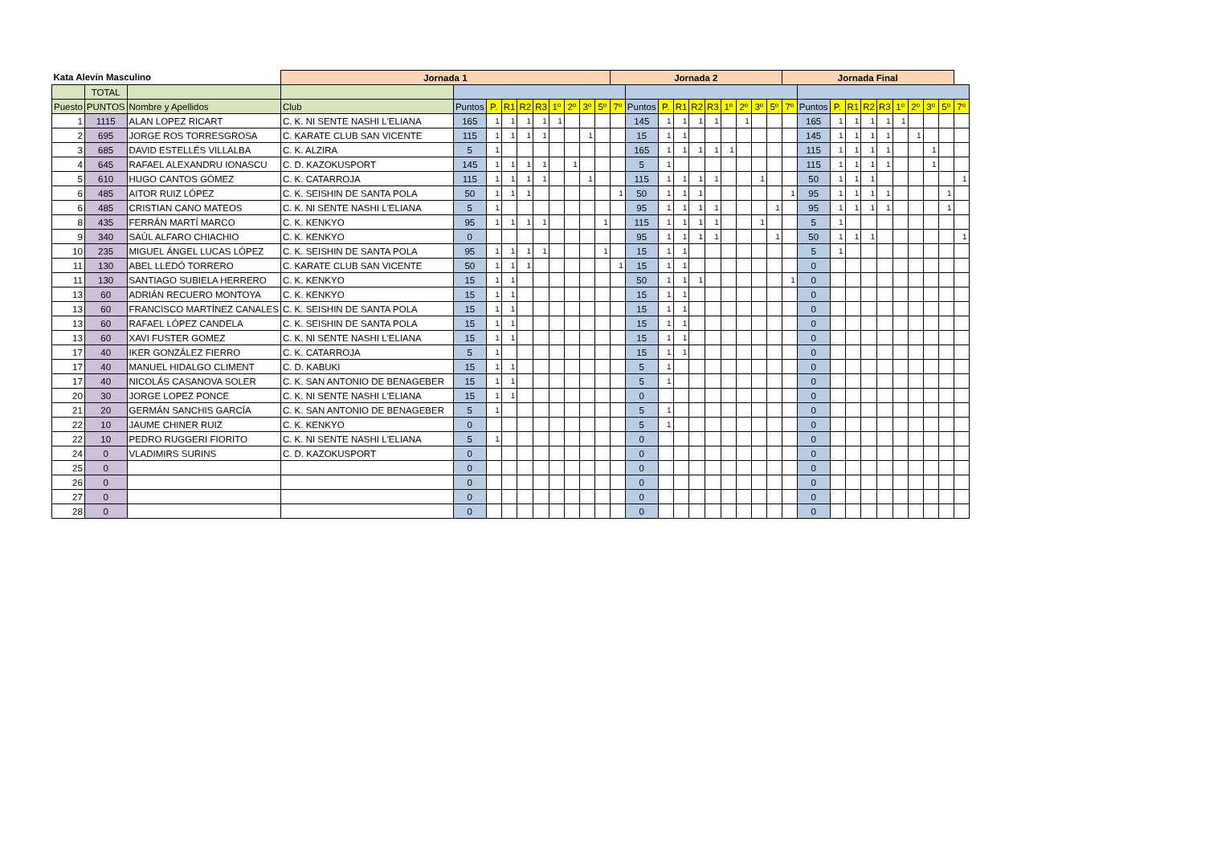| Kata Alevín Masculino | | | Jornada 1 | | | | | | | | | | Jornada 2 | | | | | | | | | | Jornada Final | | | | | | | | | | |
| --- | --- | --- | --- | --- | --- | --- | --- | --- | --- | --- | --- | --- | --- | --- | --- | --- | --- | --- | --- | --- | --- | --- | --- | --- | --- | --- | --- | --- | --- | --- | --- | --- | --- |
| | TOTAL | | | | | | | | | | | | | | | | | | | | | | | | | | | | | | | | |
| Puesto | PUNTOS | Nombre y Apellidos | Club | Puntos | P. | R1 | R2 | R3 | 1º | 2º | 3º | 5º | 7º | Puntos | P. | R1 | R2 | R3 | 1º | 2º | 3º | 5º | 7º | Puntos | P. | R1 | R2 | R3 | 1º | 2º | 3º | 5º | 7º |
| 1 | 1115 | ALAN LOPEZ RICART | C. K. NI SENTE NASHI L'ELIANA | 165 | 1 | 1 | 1 | 1 | 1 | | | | | 145 | 1 | 1 | 1 | 1 | | 1 | | | | 165 | 1 | 1 | 1 | 1 | 1 | | | | |
| 2 | 695 | JORGE ROS TORRESGROSA | C. KARATE CLUB SAN VICENTE | 115 | 1 | 1 | 1 | 1 | | | 1 | | | 15 | 1 | 1 | | | | | | | | 145 | 1 | 1 | 1 | 1 | | 1 | | | |
| 3 | 685 | DAVID ESTELLÉS VILLALBA | C. K. ALZIRA | 5 | 1 | | | | | | | | | 165 | 1 | 1 | 1 | 1 | 1 | | | | | 115 | 1 | 1 | 1 | 1 | | | 1 | | |
| 4 | 645 | RAFAEL ALEXANDRU IONASCU | C. D. KAZOKUSPORT | 145 | 1 | 1 | 1 | 1 | | 1 | | | | 5 | 1 | | | | | | | | | 115 | 1 | 1 | 1 | 1 | | | 1 | | |
| 5 | 610 | HUGO CANTOS GÓMEZ | C. K. CATARROJA | 115 | 1 | 1 | 1 | 1 | | | 1 | | | 115 | 1 | 1 | 1 | 1 | | | 1 | | | 50 | 1 | 1 | 1 | | | | | | 1 |
| 6 | 485 | AITOR RUIZ LÓPEZ | C. K. SEISHIN DE SANTA POLA | 50 | 1 | 1 | 1 | | | | | | 1 | 50 | 1 | 1 | 1 | | | | | | 1 | 95 | 1 | 1 | 1 | 1 | | | | 1 | |
| 6 | 485 | CRISTIAN CANO MATEOS | C. K. NI SENTE NASHI L'ELIANA | 5 | 1 | | | | | | | | | 95 | 1 | 1 | 1 | 1 | | | | 1 | | 95 | 1 | 1 | 1 | 1 | | | | 1 | |
| 8 | 435 | FERRÁN MARTÍ MARCO | C. K. KENKYO | 95 | 1 | 1 | 1 | 1 | | | | 1 | | 115 | 1 | 1 | 1 | 1 | | | 1 | | | 5 | 1 | | | | | | | | |
| 9 | 340 | SAÚL ALFARO CHIACHIO | C. K. KENKYO | 0 | | | | | | | | | | 95 | 1 | 1 | 1 | 1 | | | | 1 | | 50 | 1 | 1 | 1 | | | | | | 1 |
| 10 | 235 | MIGUEL ÁNGEL LUCAS LÓPEZ | C. K. SEISHIN DE SANTA POLA | 95 | 1 | 1 | 1 | 1 | | | | 1 | | 15 | 1 | 1 | | | | | | | | 5 | 1 | | | | | | | | |
| 11 | 130 | ABEL LLEDÓ TORRERO | C. KARATE CLUB SAN VICENTE | 50 | 1 | 1 | 1 | | | | | | 1 | 15 | 1 | 1 | | | | | | | | 0 | | | | | | | | | |
| 11 | 130 | SANTIAGO SUBIELA HERRERO | C. K. KENKYO | 15 | 1 | 1 | | | | | | | | 50 | 1 | 1 | 1 | | | | | | 1 | 0 | | | | | | | | | |
| 13 | 60 | ADRIÁN RECUERO MONTOYA | C. K. KENKYO | 15 | 1 | 1 | | | | | | | | 15 | 1 | 1 | | | | | | | | 0 | | | | | | | | | |
| 13 | 60 | FRANCISCO MARTÍNEZ CANALES | C. K. SEISHIN DE SANTA POLA | 15 | 1 | 1 | | | | | | | | 15 | 1 | 1 | | | | | | | | 0 | | | | | | | | | |
| 13 | 60 | RAFAEL LÓPEZ CANDELA | C. K. SEISHIN DE SANTA POLA | 15 | 1 | 1 | | | | | | | | 15 | 1 | 1 | | | | | | | | 0 | | | | | | | | | |
| 13 | 60 | XAVI FUSTER GOMEZ | C. K. NI SENTE NASHI L'ELIANA | 15 | 1 | 1 | | | | | | | | 15 | 1 | 1 | | | | | | | | 0 | | | | | | | | | |
| 17 | 40 | IKER GONZÁLEZ FIERRO | C. K. CATARROJA | 5 | 1 | | | | | | | | | 15 | 1 | 1 | | | | | | | | 0 | | | | | | | | | |
| 17 | 40 | MANUEL HIDALGO CLIMENT | C. D. KABUKI | 15 | 1 | 1 | | | | | | | | 5 | 1 | | | | | | | | | 0 | | | | | | | | | |
| 17 | 40 | NICOLÁS CASANOVA SOLER | C. K. SAN ANTONIO DE BENAGEBER | 15 | 1 | 1 | | | | | | | | 5 | 1 | | | | | | | | | 0 | | | | | | | | | |
| 20 | 30 | JORGE LOPEZ PONCE | C. K. NI SENTE NASHI L'ELIANA | 15 | 1 | 1 | | | | | | | | 0 | | | | | | | | | | 0 | | | | | | | | | |
| 21 | 20 | GERMÁN SANCHIS GARCÍA | C. K. SAN ANTONIO DE BENAGEBER | 5 | 1 | | | | | | | | | 5 | 1 | | | | | | | | | 0 | | | | | | | | | |
| 22 | 10 | JAUME CHINER RUIZ | C. K. KENKYO | 0 | | | | | | | | | | 5 | 1 | | | | | | | | | 0 | | | | | | | | | |
| 22 | 10 | PEDRO RUGGERI FIORITO | C. K. NI SENTE NASHI L'ELIANA | 5 | 1 | | | | | | | | | 0 | | | | | | | | | | 0 | | | | | | | | | |
| 24 | 0 | VLADIMIRS SURINS | C. D. KAZOKUSPORT | 0 | | | | | | | | | | 0 | | | | | | | | | | 0 | | | | | | | | | |
| 25 | 0 | | | 0 | | | | | | | | | | 0 | | | | | | | | | | 0 | | | | | | | | | |
| 26 | 0 | | | 0 | | | | | | | | | | 0 | | | | | | | | | | 0 | | | | | | | | | |
| 27 | 0 | | | 0 | | | | | | | | | | 0 | | | | | | | | | | 0 | | | | | | | | | |
| 28 | 0 | | | 0 | | | | | | | | | | 0 | | | | | | | | | | 0 | | | | | | | | | |